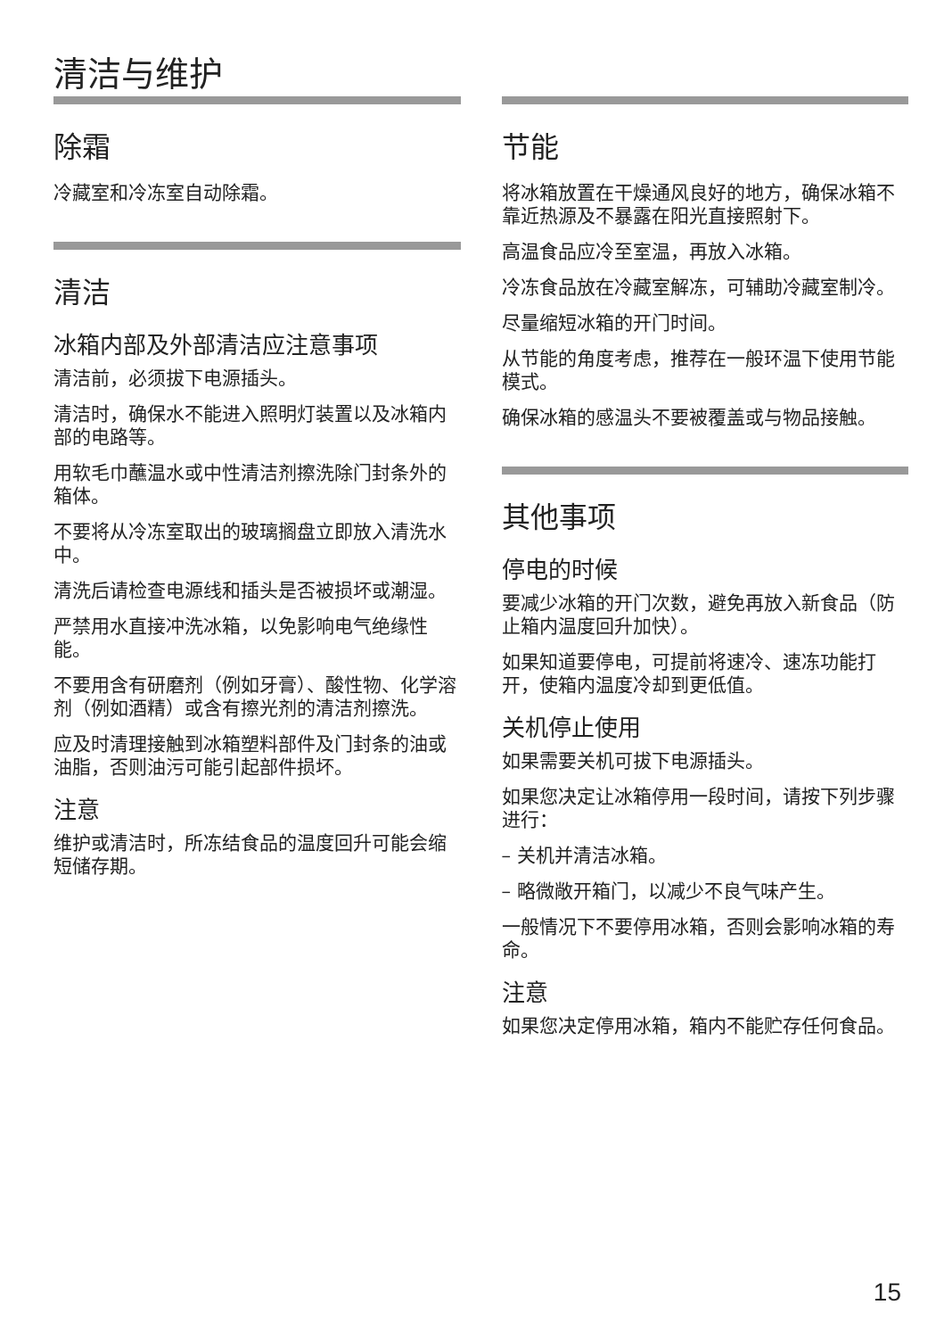清洁与维护
除霜
冷藏室和冷冻室自动除霜。
清洁
冰箱内部及外部清洁应注意事项
清洁前，必须拔下电源插头。
清洁时，确保水不能进入照明灯装置以及冰箱内部的电路等。
用软毛巾蘸温水或中性清洁剂擦洗除门封条外的箱体。
不要将从冷冻室取出的玻璃搁盘立即放入清洗水中。
清洗后请检查电源线和插头是否被损坏或潮湿。
严禁用水直接冲洗冰箱，以免影响电气绝缘性能。
不要用含有研磨剂（例如牙膏）、酸性物、化学溶剂（例如酒精）或含有擦光剂的清洁剂擦洗。
应及时清理接触到冰箱塑料部件及门封条的油或油脂，否则油污可能引起部件损坏。
注意
维护或清洁时，所冻结食品的温度回升可能会缩短储存期。
节能
将冰箱放置在干燥通风良好的地方，确保冰箱不靠近热源及不暴露在阳光直接照射下。
高温食品应冷至室温，再放入冰箱。
冷冻食品放在冷藏室解冻，可辅助冷藏室制冷。
尽量缩短冰箱的开门时间。
从节能的角度考虑，推荐在一般环温下使用节能模式。
确保冰箱的感温头不要被覆盖或与物品接触。
其他事项
停电的时候
要减少冰箱的开门次数，避免再放入新食品（防止箱内温度回升加快）。
如果知道要停电，可提前将速冷、速冻功能打开，使箱内温度冷却到更低值。
关机停止使用
如果需要关机可拔下电源插头。
如果您决定让冰箱停用一段时间，请按下列步骤进行：
– 关机并清洁冰箱。
– 略微敞开箱门，以减少不良气味产生。
一般情况下不要停用冰箱，否则会影响冰箱的寿命。
注意
如果您决定停用冰箱，箱内不能贮存任何食品。
15